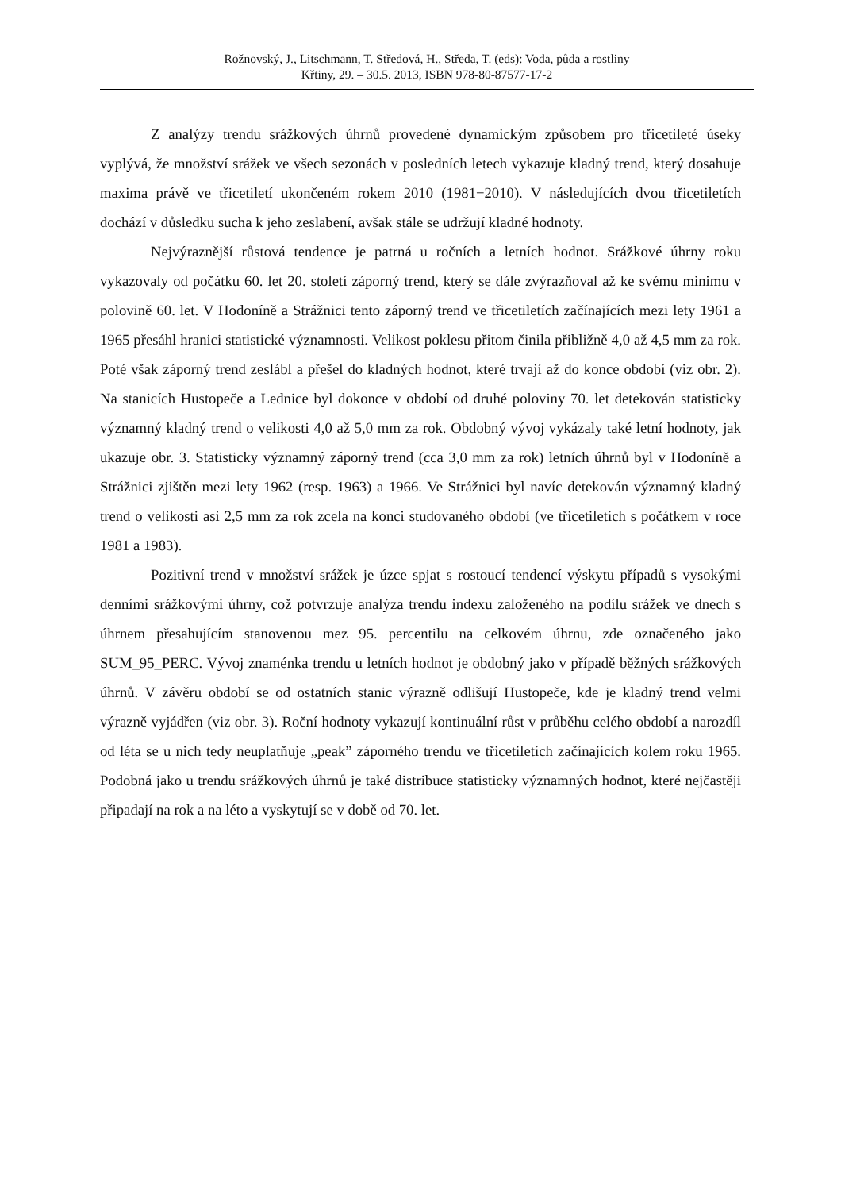Rožnovský, J., Litschmann, T. Středová, H., Středa, T. (eds): Voda, půda a rostliny
Křtiny, 29. – 30.5. 2013, ISBN 978-80-87577-17-2
Z analýzy trendu srážkových úhrnů provedené dynamickým způsobem pro třicetileté úseky vyplývá, že množství srážek ve všech sezonách v posledních letech vykazuje kladný trend, který dosahuje maxima právě ve třicetiletí ukončeném rokem 2010 (1981−2010). V následujících dvou třicetiletích dochází v důsledku sucha k jeho zeslabení, avšak stále se udržují kladné hodnoty.
Nejvýraznější růstová tendence je patrná u ročních a letních hodnot. Srážkové úhrny roku vykazovaly od počátku 60. let 20. století záporný trend, který se dále zvýrazňoval až ke svému minimu v polovině 60. let. V Hodoníně a Strážnici tento záporný trend ve třicetiletích začínajících mezi lety 1961 a 1965 přesáhl hranici statistické významnosti. Velikost poklesu přitom činila přibližně 4,0 až 4,5 mm za rok. Poté však záporný trend zeslábl a přešel do kladných hodnot, které trvají až do konce období (viz obr. 2). Na stanicích Hustopeče a Lednice byl dokonce v období od druhé poloviny 70. let detekován statisticky významný kladný trend o velikosti 4,0 až 5,0 mm za rok. Obdobný vývoj vykázaly také letní hodnoty, jak ukazuje obr. 3. Statisticky významný záporný trend (cca 3,0 mm za rok) letních úhrnů byl v Hodoníně a Strážnici zjištěn mezi lety 1962 (resp. 1963) a 1966. Ve Strážnici byl navíc detekován významný kladný trend o velikosti asi 2,5 mm za rok zcela na konci studovaného období (ve třicetiletích s počátkem v roce 1981 a 1983).
Pozitivní trend v množství srážek je úzce spjat s rostoucí tendencí výskytu případů s vysokými denními srážkovými úhrny, což potvrzuje analýza trendu indexu založeného na podílu srážek ve dnech s úhrnem přesahujícím stanovenou mez 95. percentilu na celkovém úhrnu, zde označeného jako SUM_95_PERC. Vývoj znaménka trendu u letních hodnot je obdobný jako v případě běžných srážkových úhrnů. V závěru období se od ostatních stanic výrazně odlišují Hustopeče, kde je kladný trend velmi výrazně vyjádřen (viz obr. 3). Roční hodnoty vykazují kontinuální růst v průběhu celého období a narozdíl od léta se u nich tedy neuplatňuje „peak” záporného trendu ve třicetiletích začínajících kolem roku 1965. Podobná jako u trendu srážkových úhrnů je také distribuce statisticky významných hodnot, které nejčastěji připadají na rok a na léto a vyskytují se v době od 70. let.